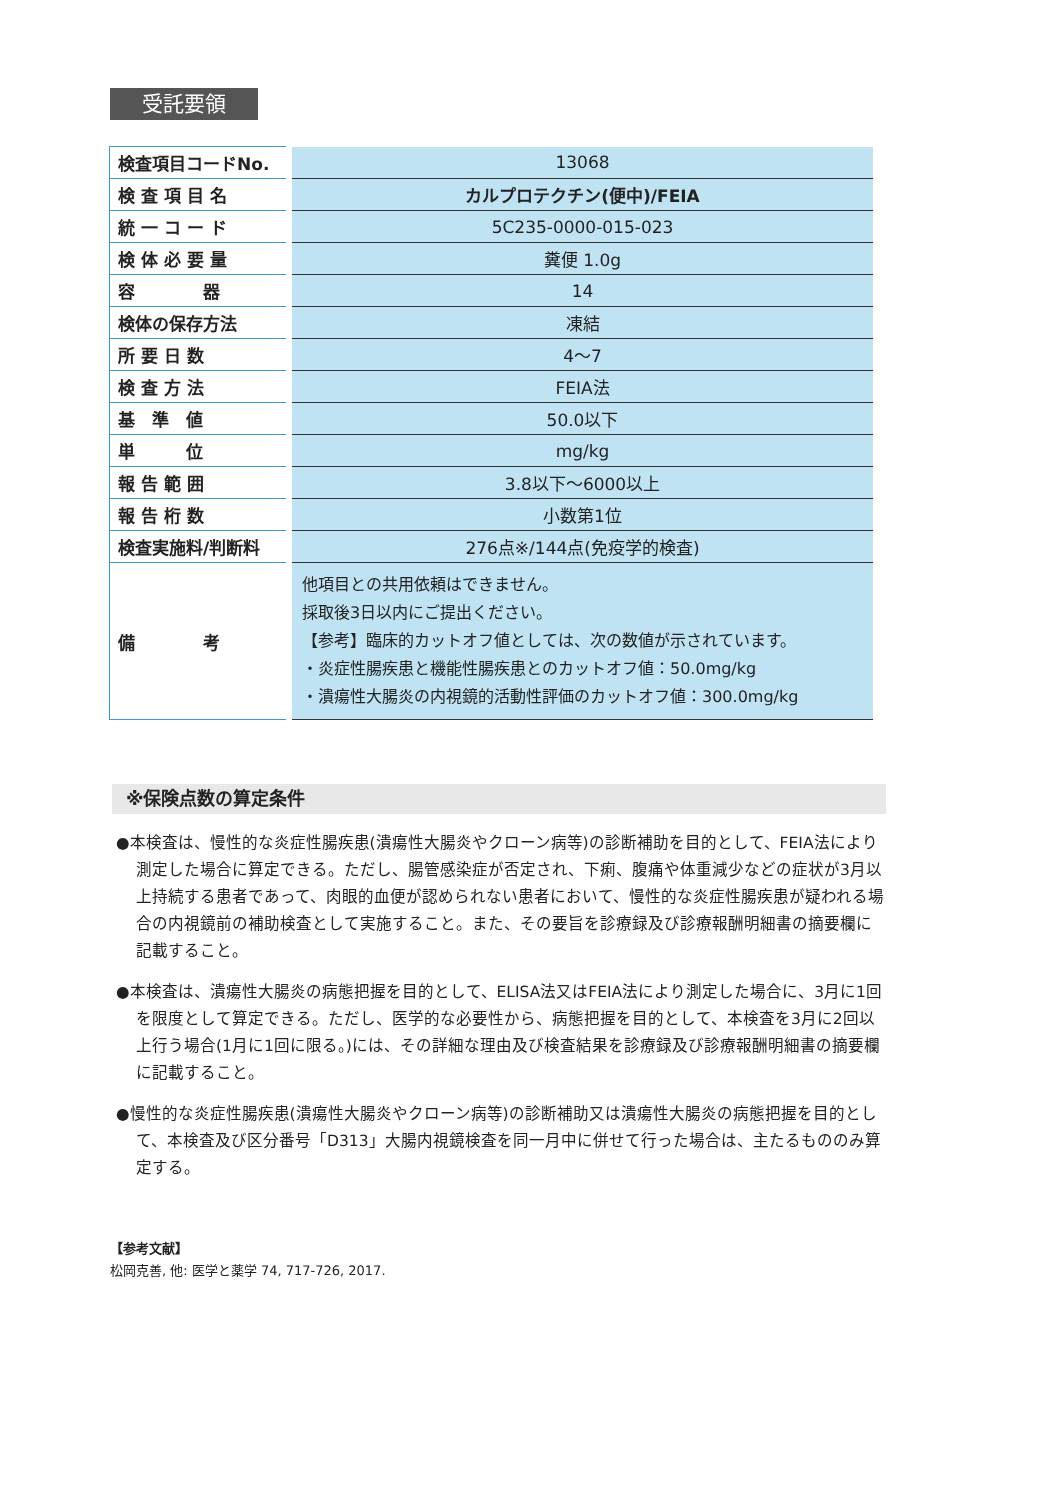受託要領
| 検査項目コードNo. | 13068 |
| 検 査 項 目 名 | カルプロテクチン(便中)/FEIA |
| 統 一 コ ー ド | 5C235-0000-015-023 |
| 検 体 必 要 量 | 糞便 1.0g |
| 容 器 | 14 |
| 検体の保存方法 | 凍結 |
| 所 要 日 数 | 4〜7 |
| 検 査 方 法 | FEIA法 |
| 基 準 値 | 50.0以下 |
| 単 位 | mg/kg |
| 報 告 範 囲 | 3.8以下〜6000以上 |
| 報 告 桁 数 | 小数第1位 |
| 検査実施料/判断料 | 276点※/144点(免疫学的検査) |
| 備 考 | 他項目との共用依頼はできません。 採取後3日以内にご提出ください。 【参考】臨床的カットオフ値としては、次の数値が示されています。 ・炎症性腸疾患と機能性腸疾患とのカットオフ値：50.0mg/kg ・潰瘍性大腸炎の内視鏡的活動性評価のカットオフ値：300.0mg/kg |
※保険点数の算定条件
●本検査は、慢性的な炎症性腸疾患(潰瘍性大腸炎やクローン病等)の診断補助を目的として、FEIA法により測定した場合に算定できる。ただし、腸管感染症が否定され、下痢、腹痛や体重減少などの症状が3月以上持続する患者であって、肉眼的血便が認められない患者において、慢性的な炎症性腸疾患が疑われる場合の内視鏡前の補助検査として実施すること。また、その要旨を診療録及び診療報酬明細書の摘要欄に記載すること。
●本検査は、潰瘍性大腸炎の病態把握を目的として、ELISA法又はFEIA法により測定した場合に、3月に1回を限度として算定できる。ただし、医学的な必要性から、病態把握を目的として、本検査を3月に2回以上行う場合(1月に1回に限る。)には、その詳細な理由及び検査結果を診療録及び診療報酬明細書の摘要欄に記載すること。
●慢性的な炎症性腸疾患(潰瘍性大腸炎やクローン病等)の診断補助又は潰瘍性大腸炎の病態把握を目的として、本検査及び区分番号「D313」大腸内視鏡検査を同一月中に併せて行った場合は、主たるもののみ算定する。
【参考文献】
松岡克善, 他: 医学と薬学 74, 717-726, 2017.